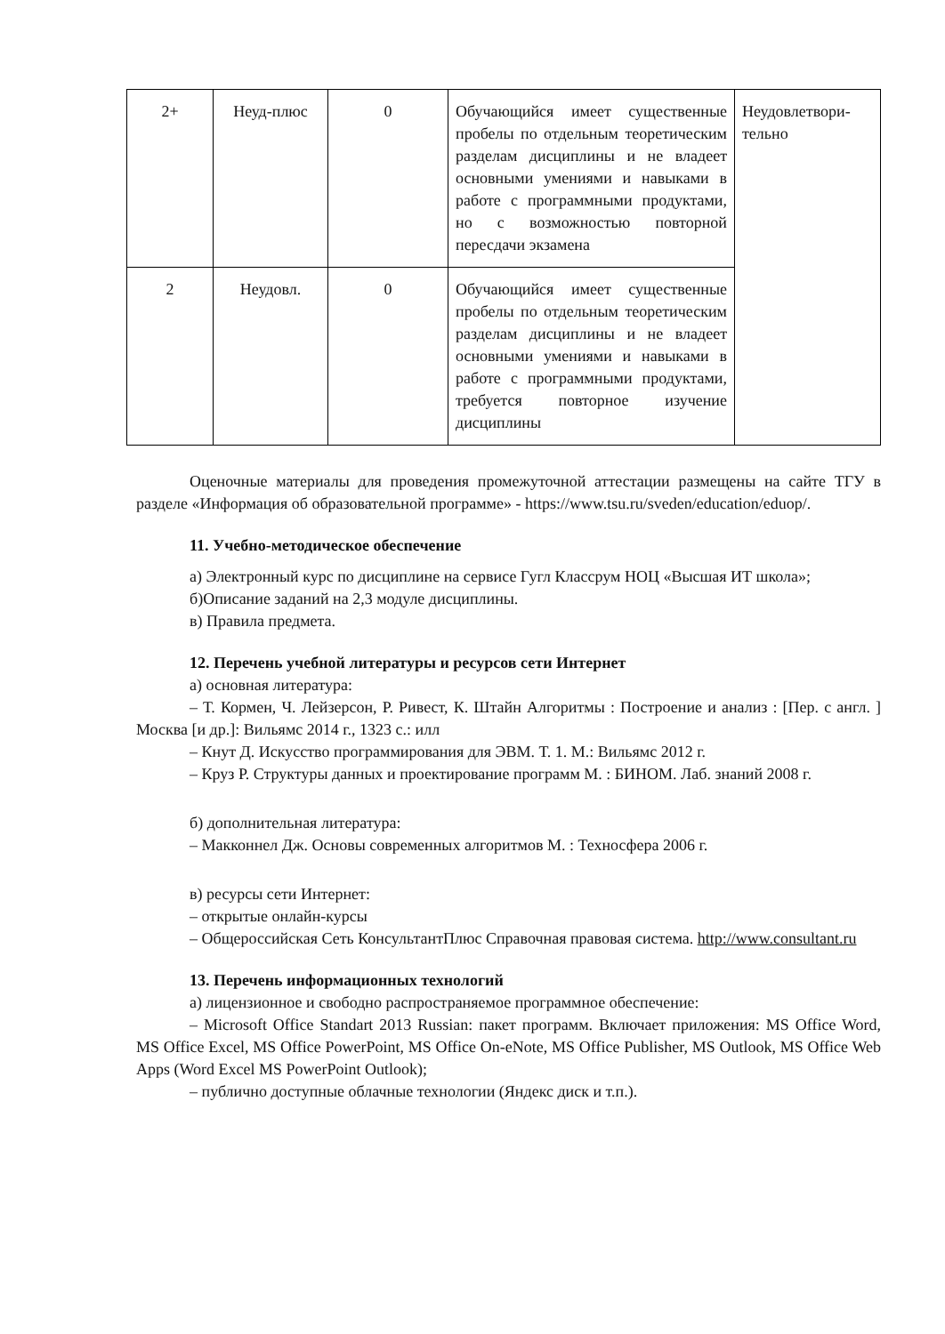| 2+ | Неуд-плюс | 0 | Обучающийся имеет существенные пробелы по отдельным теоретическим разделам дисциплины и не владеет основными умениями и навыками в работе с программными продуктами, но с возможностью повторной пересдачи экзамена | Неудовлетвори-тельно |
| 2 | Неудовл. | 0 | Обучающийся имеет существенные пробелы по отдельным теоретическим разделам дисциплины и не владеет основными умениями и навыками в работе с программными продуктами, требуется повторное изучение дисциплины | |
Оценочные материалы для проведения промежуточной аттестации размещены на сайте ТГУ в разделе «Информация об образовательной программе» - https://www.tsu.ru/sveden/education/eduop/.
11. Учебно-методическое обеспечение
а) Электронный курс по дисциплине на сервисе Гугл Классрум НОЦ «Высшая ИТ школа»;
б)Описание заданий на 2,3 модуле дисциплины.
в) Правила предмета.
12. Перечень учебной литературы и ресурсов сети Интернет
а) основная литература:
– Т. Кормен, Ч. Лейзерсон, Р. Ривест, К. Штайн Алгоритмы : Построение и анализ : [Пер. с англ. ] Москва [и др.]: Вильямс 2014 г., 1323 с.: илл
– Кнут Д. Искусство программирования для ЭВМ. Т. 1. М.: Вильямс 2012 г.
– Круз Р. Структуры данных и проектирование программ М. : БИНОМ. Лаб. знаний 2008 г.
б) дополнительная литература:
– Макконнел Дж. Основы современных алгоритмов М. : Техносфера 2006 г.
в) ресурсы сети Интернет:
– открытые онлайн-курсы
– Общероссийская Сеть КонсультантПлюс Справочная правовая система. http://www.consultant.ru
13. Перечень информационных технологий
а) лицензионное и свободно распространяемое программное обеспечение:
– Microsoft Office Standart 2013 Russian: пакет программ. Включает приложения: MS Office Word, MS Office Excel, MS Office PowerPoint, MS Office On-eNote, MS Office Publisher, MS Outlook, MS Office Web Apps (Word Excel MS PowerPoint Outlook);
– публично доступные облачные технологии (Яндекс диск и т.п.).